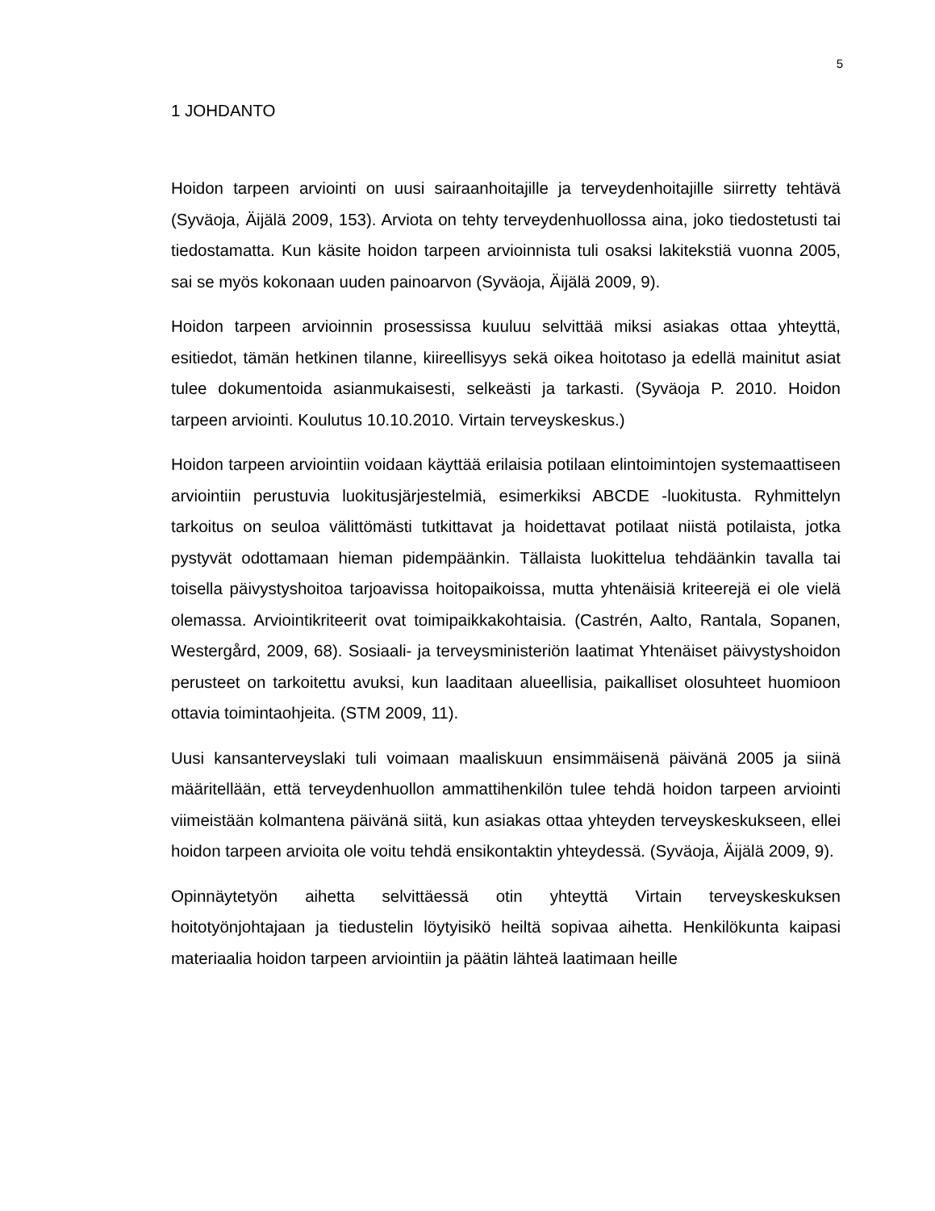5
1 JOHDANTO
Hoidon tarpeen arviointi on uusi sairaanhoitajille ja terveydenhoitajille siirretty tehtävä (Syväoja, Äijälä 2009, 153). Arviota on tehty terveydenhuollossa aina, joko tiedostetusti tai tiedostamatta. Kun käsite hoidon tarpeen arvioinnista tuli osaksi lakitekstiä vuonna 2005, sai se myös kokonaan uuden painoarvon (Syväoja, Äijälä 2009, 9).
Hoidon tarpeen arvioinnin prosessissa kuuluu selvittää miksi asiakas ottaa yhteyttä, esitiedot, tämän hetkinen tilanne, kiireellisyys sekä oikea hoitotaso ja edellä mainitut asiat tulee dokumentoida asianmukaisesti, selkeästi ja tarkasti. (Syväoja P. 2010. Hoidon tarpeen arviointi. Koulutus 10.10.2010. Virtain terveyskeskus.)
Hoidon tarpeen arviointiin voidaan käyttää erilaisia potilaan elintoimintojen systemaattiseen arviointiin perustuvia luokitusjärjestelmiä, esimerkiksi ABCDE -luokitusta. Ryhmittelyn tarkoitus on seuloa välittömästi tutkittavat ja hoidettavat potilaat niistä potilaista, jotka pystyvät odottamaan hieman pidempäänkin. Tällaista luokittelua tehdäänkin tavalla tai toisella päivystyshoitoa tarjoavissa hoitopaikoissa, mutta yhtenäisiä kriteerejä ei ole vielä olemassa. Arviointikriteerit ovat toimipaikkakohtaisia. (Castrén, Aalto, Rantala, Sopanen, Westergård, 2009, 68). Sosiaali- ja terveysministeriön laatimat Yhtenäiset päivystyshoidon perusteet on tarkoitettu avuksi, kun laaditaan alueellisia, paikalliset olosuhteet huomioon ottavia toimintaohjeita. (STM 2009, 11).
Uusi kansanterveyslaki tuli voimaan maaliskuun ensimmäisenä päivänä 2005 ja siinä määritellään, että terveydenhuollon ammattihenkilön tulee tehdä hoidon tarpeen arviointi viimeistään kolmantena päivänä siitä, kun asiakas ottaa yhteyden terveyskeskukseen, ellei hoidon tarpeen arvioita ole voitu tehdä ensikontaktin yhteydessä. (Syväoja, Äijälä 2009, 9).
Opinnäytetyön aihetta selvittäessä otin yhteyttä Virtain terveyskeskuksen hoitotyönjohtajaan ja tiedustelin löytyisikö heiltä sopivaa aihetta. Henkilökunta kaipasi materiaalia hoidon tarpeen arviointiin ja päätin lähteä laatimaan heille